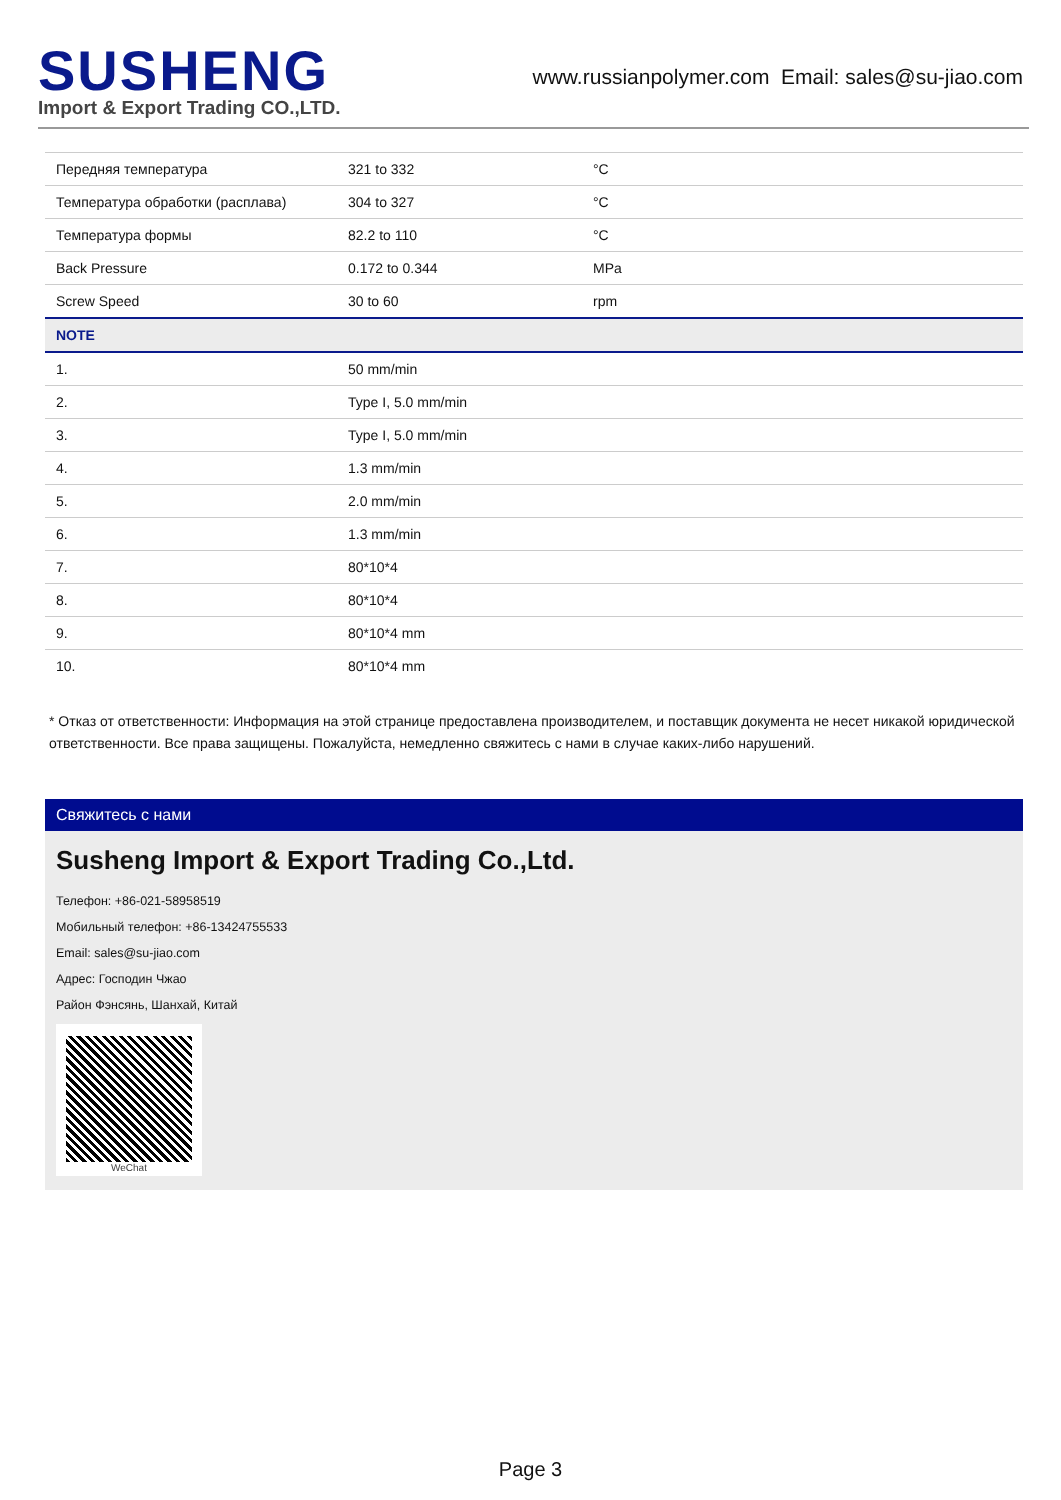SUSHENG
Import & Export Trading CO.,LTD.
www.russianpolymer.com Email: sales@su-jiao.com
| Передняя температура | 321 to 332 | °C |
| Температура обработки (расплава) | 304 to 327 | °C |
| Температура формы | 82.2 to 110 | °C |
| Back Pressure | 0.172 to 0.344 | MPa |
| Screw Speed | 30 to 60 | rpm |
| NOTE | | |
| 1. | 50 mm/min | |
| 2. | Type I, 5.0 mm/min | |
| 3. | Type I, 5.0 mm/min | |
| 4. | 1.3 mm/min | |
| 5. | 2.0 mm/min | |
| 6. | 1.3 mm/min | |
| 7. | 80*10*4 | |
| 8. | 80*10*4 | |
| 9. | 80*10*4 mm | |
| 10. | 80*10*4 mm | |
* Отказ от ответственности: Информация на этой странице предоставлена производителем, и поставщик документа не несет никакой юридической ответственности. Все права защищены. Пожалуйста, немедленно свяжитесь с нами в случае каких-либо нарушений.
Свяжитесь с нами
Susheng Import & Export Trading Co.,Ltd.
Телефон: +86-021-58958519
Мобильный телефон: +86-13424755533
Email: sales@su-jiao.com
Адрес: Господин Чжао
Район Фэнсянь, Шанхай, Китай
WeChat
Page 3